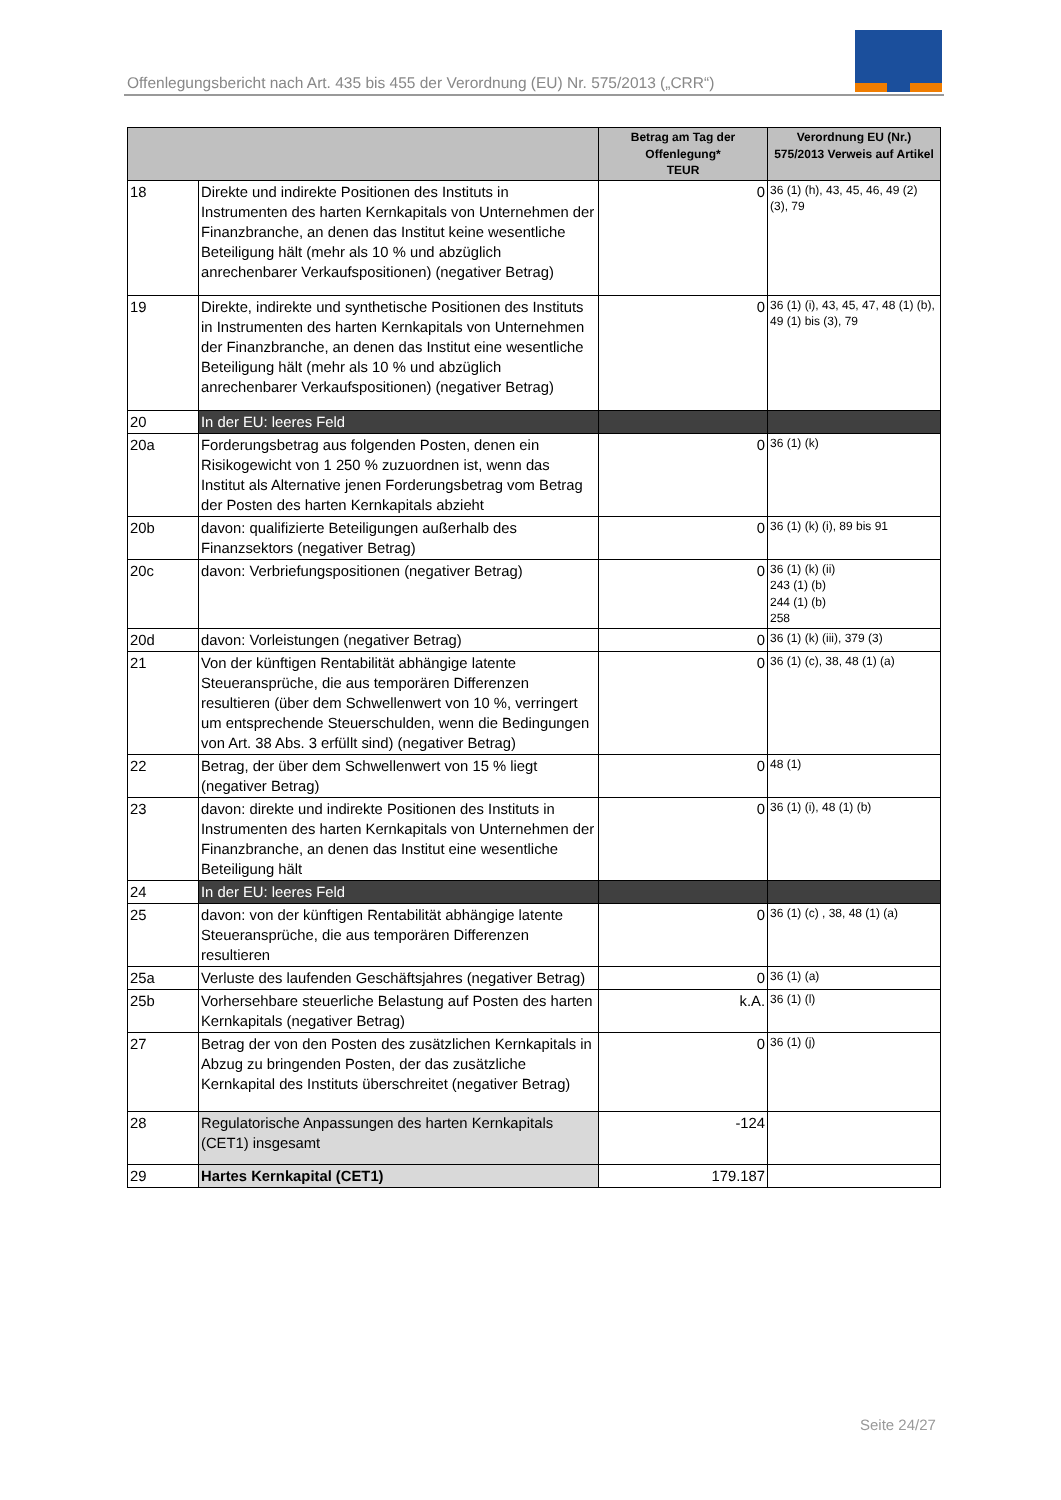Offenlegungsbericht nach Art. 435 bis 455 der Verordnung (EU) Nr. 575/2013 („CRR“)
| | | Betrag am Tag der Offenlegung* TEUR | Verordnung EU (Nr.) 575/2013 Verweis auf Artikel |
| --- | --- | --- | --- |
| 18 | Direkte und indirekte Positionen des Instituts in Instrumenten des harten Kernkapitals von Unternehmen der Finanzbranche, an denen das Institut keine wesentliche Beteiligung hält (mehr als 10 % und abzüglich anrechenbarer Verkaufspositionen) (negativer Betrag) | 0 | 36 (1) (h), 43, 45, 46, 49 (2) (3), 79 |
| 19 | Direkte, indirekte und synthetische Positionen des Instituts in Instrumenten des harten Kernkapitals von Unternehmen der Finanzbranche, an denen das Institut eine wesentliche Beteiligung hält (mehr als 10 % und abzüglich anrechenbarer Verkaufspositionen) (negativer Betrag) | 0 | 36 (1) (i), 43, 45, 47, 48 (1) (b), 49 (1) bis (3), 79 |
| 20 | In der EU: leeres Feld | | |
| 20a | Forderungsbetrag aus folgenden Posten, denen ein Risikogewicht von 1 250 % zuzuordnen ist, wenn das Institut als Alternative jenen Forderungsbetrag vom Betrag der Posten des harten Kernkapitals abzieht | 0 | 36 (1) (k) |
| 20b | davon: qualifizierte Beteiligungen außerhalb des Finanzsektors (negativer Betrag) | 0 | 36 (1) (k) (i), 89 bis 91 |
| 20c | davon: Verbriefungspositionen (negativer Betrag) | 0 | 36 (1) (k) (ii) 243 (1) (b) 244 (1) (b) 258 |
| 20d | davon: Vorleistungen (negativer Betrag) | 0 | 36 (1) (k) (iii), 379 (3) |
| 21 | Von der künftigen Rentabilität abhängige latente Steueransprüche, die aus temporären Differenzen resultieren (über dem Schwellenwert von 10 %, verringert um entsprechende Steuerschulden, wenn die Bedingungen von Art. 38 Abs. 3 erfüllt sind) (negativer Betrag) | 0 | 36 (1) (c), 38, 48 (1) (a) |
| 22 | Betrag, der über dem Schwellenwert von 15 % liegt (negativer Betrag) | 0 | 48 (1) |
| 23 | davon: direkte und indirekte Positionen des Instituts in Instrumenten des harten Kernkapitals von Unternehmen der Finanzbranche, an denen das Institut eine wesentliche Beteiligung hält | 0 | 36 (1) (i), 48 (1) (b) |
| 24 | In der EU: leeres Feld | | |
| 25 | davon: von der künftigen Rentabilität abhängige latente Steueransprüche, die aus temporären Differenzen resultieren | 0 | 36 (1) (c) , 38, 48 (1) (a) |
| 25a | Verluste des laufenden Geschäftsjahres (negativer Betrag) | 0 | 36 (1) (a) |
| 25b | Vorhersehbare steuerliche Belastung auf Posten des harten Kernkapitals (negativer Betrag) | k.A. | 36 (1) (l) |
| 27 | Betrag der von den Posten des zusätzlichen Kernkapitals in Abzug zu bringenden Posten, der das zusätzliche Kernkapital des Instituts überschreitet (negativer Betrag) | 0 | 36 (1) (j) |
| 28 | Regulatorische Anpassungen des harten Kernkapitals (CET1) insgesamt | -124 | |
| 29 | Hartes Kernkapital (CET1) | 179.187 | |
Seite 24/27